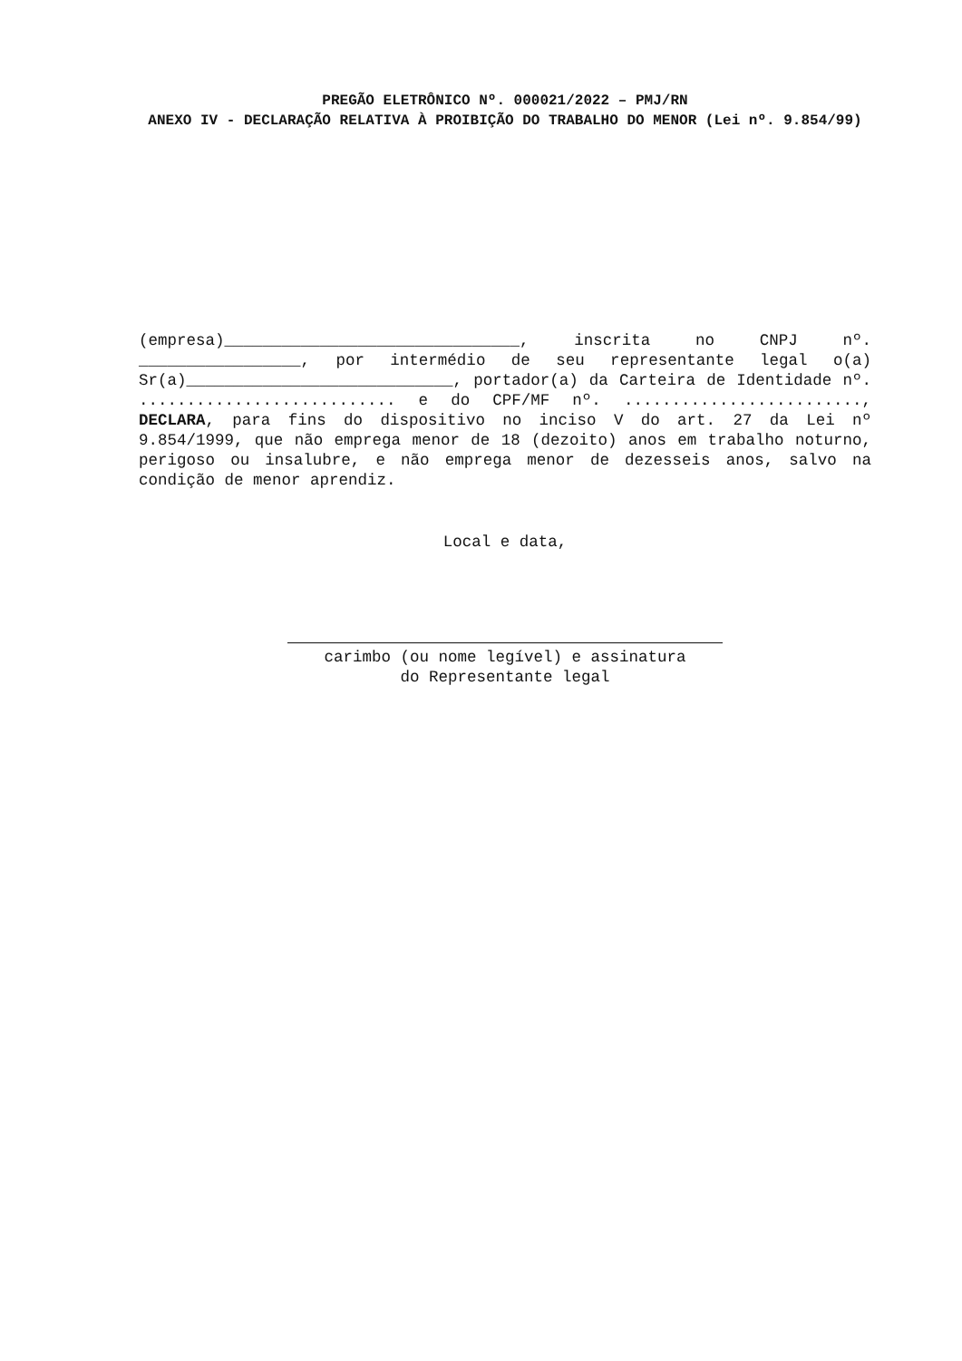PREGÃO ELETRÔNICO Nº. 000021/2022 – PMJ/RN
ANEXO IV - DECLARAÇÃO RELATIVA À PROIBIÇÃO DO TRABALHO DO MENOR (Lei nº. 9.854/99)
(empresa)_______________________________, inscrita no CNPJ nº. _________________, por intermédio de seu representante legal o(a) Sr(a)____________________________, portador(a) da Carteira de Identidade nº. ........................... e do CPF/MF nº. ........................., DECLARA, para fins do dispositivo no inciso V do art. 27 da Lei nº 9.854/1999, que não emprega menor de 18 (dezoito) anos em trabalho noturno, perigoso ou insalubre, e não emprega menor de dezesseis anos, salvo na condição de menor aprendiz.
Local e data,
carimbo (ou nome legível) e assinatura
do Representante legal